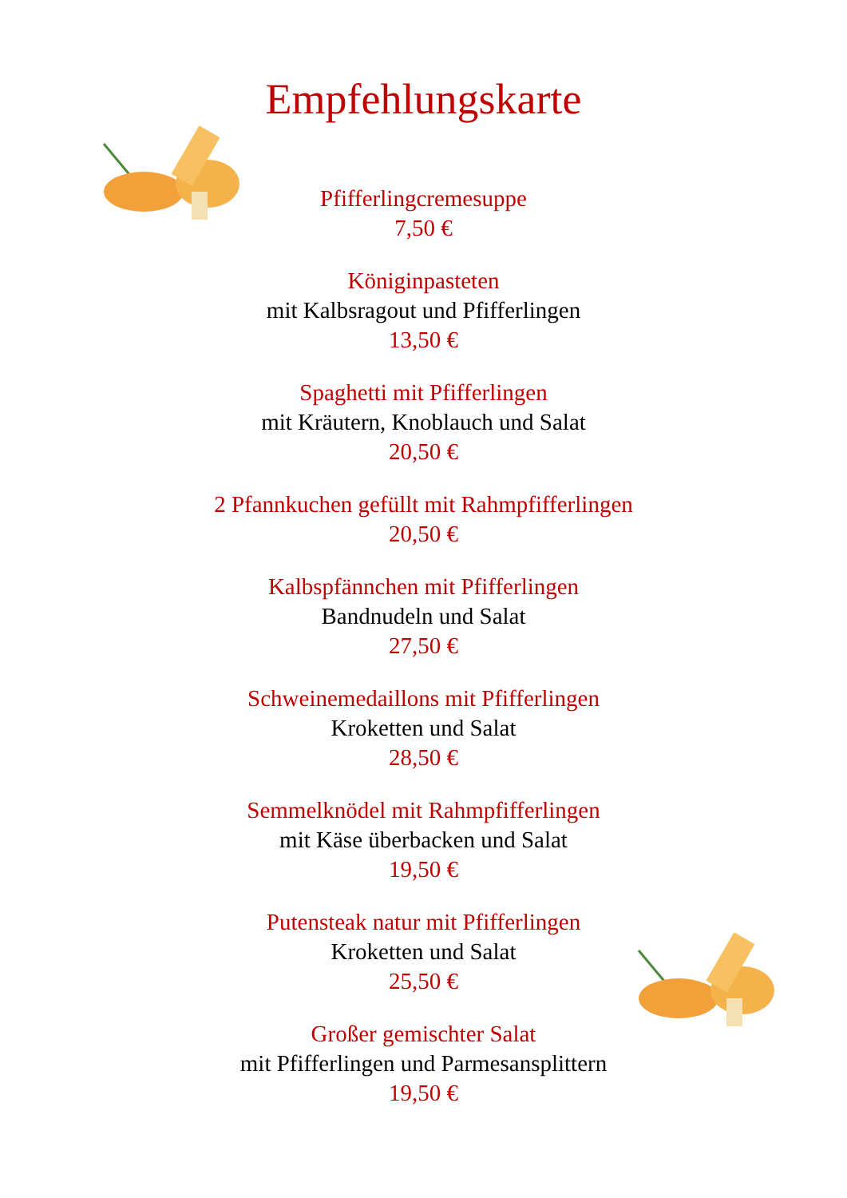Empfehlungskarte
Pfifferlingcremesuppe
7,50 €
Königinpasteten
mit Kalbsragout und Pfifferlingen
13,50 €
Spaghetti mit Pfifferlingen
mit Kräutern, Knoblauch und Salat
20,50 €
2 Pfannkuchen gefüllt mit Rahmpfifferlingen
20,50 €
Kalbspfännchen mit Pfifferlingen
Bandnudeln und Salat
27,50 €
Schweinemedaillons mit Pfifferlingen
Kroketten und Salat
28,50 €
Semmelknödel mit Rahmpfifferlingen
mit Käse überbacken und Salat
19,50 €
Putensteak natur mit Pfifferlingen
Kroketten und Salat
25,50 €
Großer gemischter Salat
mit Pfifferlingen und Parmesansplittern
19,50 €